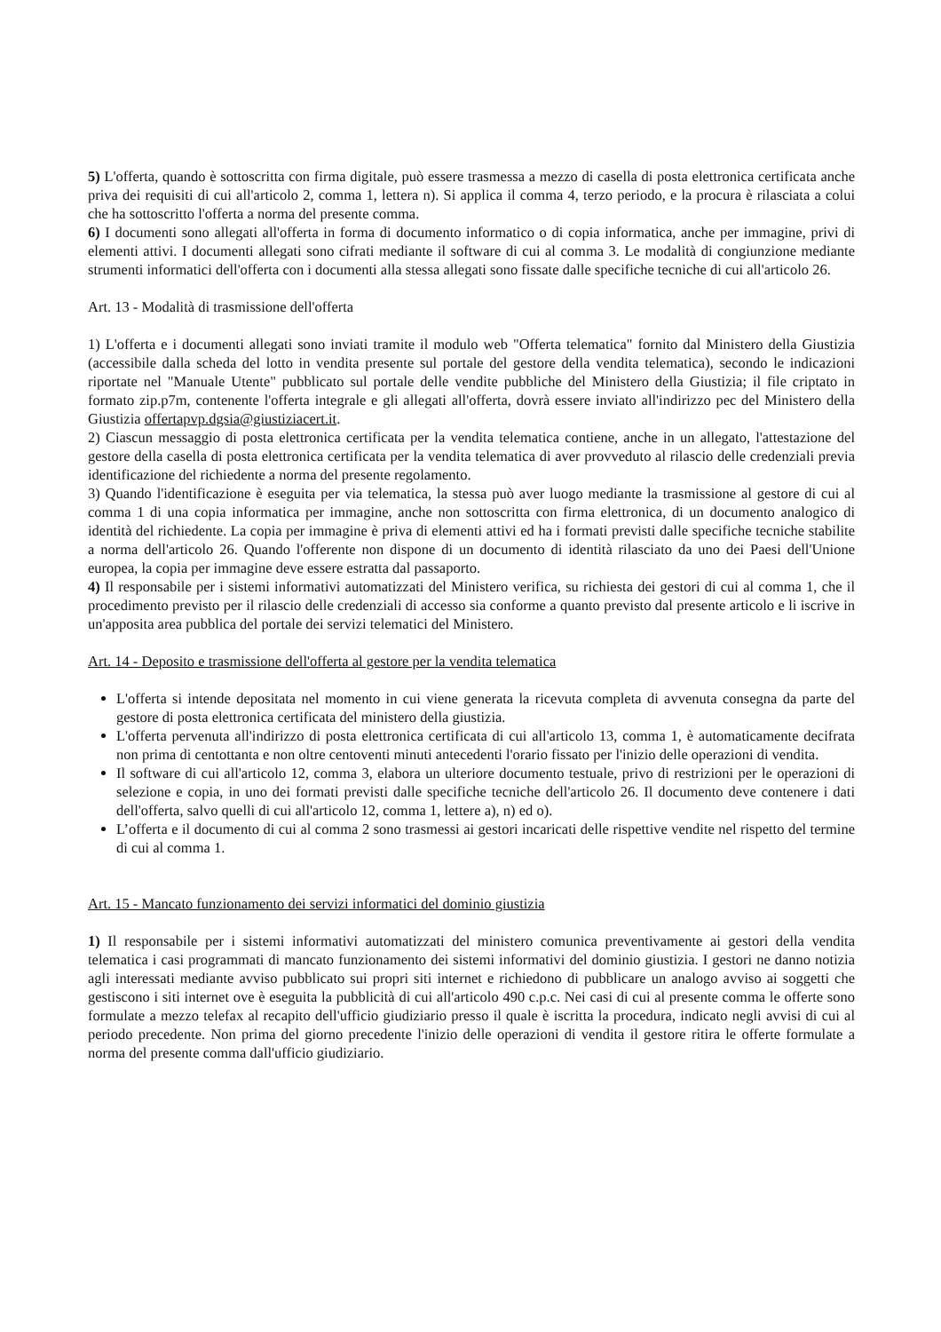5) L'offerta, quando è sottoscritta con firma digitale, può essere trasmessa a mezzo di casella di posta elettronica certificata anche priva dei requisiti di cui all'articolo 2, comma 1, lettera n). Si applica il comma 4, terzo periodo, e la procura è rilasciata a colui che ha sottoscritto l'offerta a norma del presente comma.
6) I documenti sono allegati all'offerta in forma di documento informatico o di copia informatica, anche per immagine, privi di elementi attivi. I documenti allegati sono cifrati mediante il software di cui al comma 3. Le modalità di congiunzione mediante strumenti informatici dell'offerta con i documenti alla stessa allegati sono fissate dalle specifiche tecniche di cui all'articolo 26.
Art. 13 - Modalità di trasmissione dell'offerta
1) L'offerta e i documenti allegati sono inviati tramite il modulo web "Offerta telematica" fornito dal Ministero della Giustizia (accessibile dalla scheda del lotto in vendita presente sul portale del gestore della vendita telematica), secondo le indicazioni riportate nel "Manuale Utente" pubblicato sul portale delle vendite pubbliche del Ministero della Giustizia; il file criptato in formato zip.p7m, contenente l'offerta integrale e gli allegati all'offerta, dovrà essere inviato all'indirizzo pec del Ministero della Giustizia offertapvp.dgsia@giustiziacert.it.
2) Ciascun messaggio di posta elettronica certificata per la vendita telematica contiene, anche in un allegato, l'attestazione del gestore della casella di posta elettronica certificata per la vendita telematica di aver provveduto al rilascio delle credenziali previa identificazione del richiedente a norma del presente regolamento.
3) Quando l'identificazione è eseguita per via telematica, la stessa può aver luogo mediante la trasmissione al gestore di cui al comma 1 di una copia informatica per immagine, anche non sottoscritta con firma elettronica, di un documento analogico di identità del richiedente. La copia per immagine è priva di elementi attivi ed ha i formati previsti dalle specifiche tecniche stabilite a norma dell'articolo 26. Quando l'offerente non dispone di un documento di identità rilasciato da uno dei Paesi dell'Unione europea, la copia per immagine deve essere estratta dal passaporto.
4) Il responsabile per i sistemi informativi automatizzati del Ministero verifica, su richiesta dei gestori di cui al comma 1, che il procedimento previsto per il rilascio delle credenziali di accesso sia conforme a quanto previsto dal presente articolo e li iscrive in un'apposita area pubblica del portale dei servizi telematici del Ministero.
Art. 14 - Deposito e trasmissione dell'offerta al gestore per la vendita telematica
L'offerta si intende depositata nel momento in cui viene generata la ricevuta completa di avvenuta consegna da parte del gestore di posta elettronica certificata del ministero della giustizia.
L'offerta pervenuta all'indirizzo di posta elettronica certificata di cui all'articolo 13, comma 1, è automaticamente decifrata non prima di centottanta e non oltre centoventi minuti antecedenti l'orario fissato per l'inizio delle operazioni di vendita.
Il software di cui all'articolo 12, comma 3, elabora un ulteriore documento testuale, privo di restrizioni per le operazioni di selezione e copia, in uno dei formati previsti dalle specifiche tecniche dell'articolo 26. Il documento deve contenere i dati dell'offerta, salvo quelli di cui all'articolo 12, comma 1, lettere a), n) ed o).
L’offerta e il documento di cui al comma 2 sono trasmessi ai gestori incaricati delle rispettive vendite nel rispetto del termine di cui al comma 1.
Art. 15 - Mancato funzionamento dei servizi informatici del dominio giustizia
1) Il responsabile per i sistemi informativi automatizzati del ministero comunica preventivamente ai gestori della vendita telematica i casi programmati di mancato funzionamento dei sistemi informativi del dominio giustizia. I gestori ne danno notizia agli interessati mediante avviso pubblicato sui propri siti internet e richiedono di pubblicare un analogo avviso ai soggetti che gestiscono i siti internet ove è eseguita la pubblicità di cui all'articolo 490 c.p.c. Nei casi di cui al presente comma le offerte sono formulate a mezzo telefax al recapito dell'ufficio giudiziario presso il quale è iscritta la procedura, indicato negli avvisi di cui al periodo precedente. Non prima del giorno precedente l'inizio delle operazioni di vendita il gestore ritira le offerte formulate a norma del presente comma dall'ufficio giudiziario.